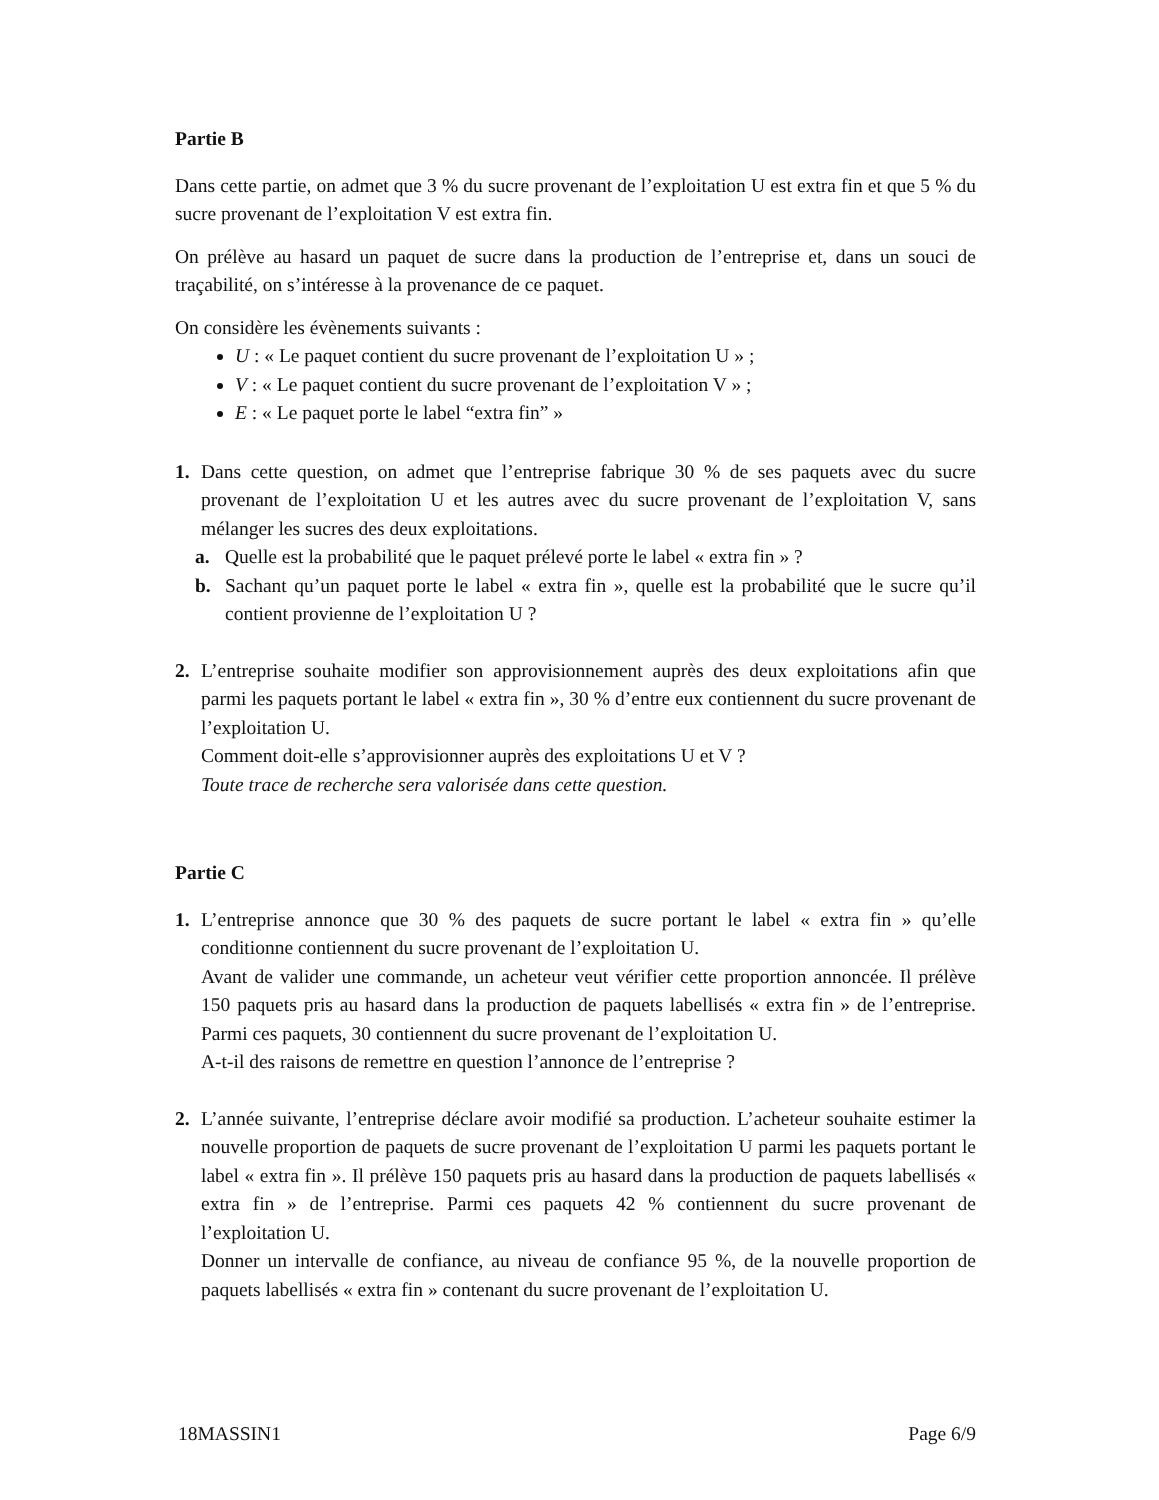Partie B
Dans cette partie, on admet que 3 % du sucre provenant de l’exploitation U est extra fin et que 5 % du sucre provenant de l’exploitation V est extra fin.
On prélève au hasard un paquet de sucre dans la production de l’entreprise et, dans un souci de traçabilité, on s’intéresse à la provenance de ce paquet.
On considère les évènements suivants :
U : « Le paquet contient du sucre provenant de l’exploitation U » ;
V : « Le paquet contient du sucre provenant de l’exploitation V » ;
E : « Le paquet porte le label “extra fin” »
1. Dans cette question, on admet que l’entreprise fabrique 30 % de ses paquets avec du sucre provenant de l’exploitation U et les autres avec du sucre provenant de l’exploitation V, sans mélanger les sucres des deux exploitations.
a. Quelle est la probabilité que le paquet prélevé porte le label « extra fin » ?
b. Sachant qu’un paquet porte le label « extra fin », quelle est la probabilité que le sucre qu’il contient provienne de l’exploitation U ?
2. L’entreprise souhaite modifier son approvisionnement auprès des deux exploitations afin que parmi les paquets portant le label « extra fin », 30 % d’entre eux contiennent du sucre provenant de l’exploitation U.
Comment doit-elle s’approvisionner auprès des exploitations U et V ?
Toute trace de recherche sera valorisée dans cette question.
Partie C
1. L’entreprise annonce que 30 % des paquets de sucre portant le label « extra fin » qu’elle conditionne contiennent du sucre provenant de l’exploitation U.
Avant de valider une commande, un acheteur veut vérifier cette proportion annoncée. Il prélève 150 paquets pris au hasard dans la production de paquets labellisés « extra fin » de l’entreprise. Parmi ces paquets, 30 contiennent du sucre provenant de l’exploitation U.
A-t-il des raisons de remettre en question l’annonce de l’entreprise ?
2. L’année suivante, l’entreprise déclare avoir modifié sa production. L’acheteur souhaite estimer la nouvelle proportion de paquets de sucre provenant de l’exploitation U parmi les paquets portant le label « extra fin ». Il prélève 150 paquets pris au hasard dans la production de paquets labellisés « extra fin » de l’entreprise. Parmi ces paquets 42 % contiennent du sucre provenant de l’exploitation U.
Donner un intervalle de confiance, au niveau de confiance 95 %, de la nouvelle proportion de paquets labellisés « extra fin » contenant du sucre provenant de l’exploitation U.
18MASSIN1 Page 6/9